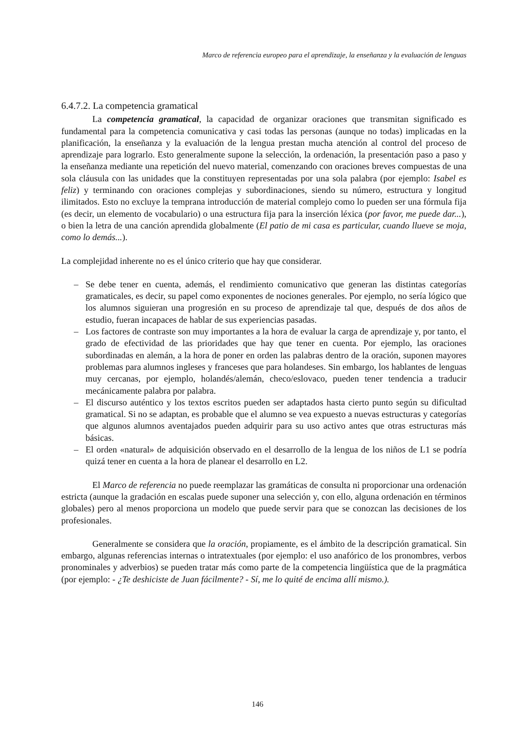Marco de referencia europeo para el aprendizaje, la enseñanza y la evaluación de lenguas
6.4.7.2. La competencia gramatical
La competencia gramatical, la capacidad de organizar oraciones que transmitan significado es fundamental para la competencia comunicativa y casi todas las personas (aunque no todas) implicadas en la planificación, la enseñanza y la evaluación de la lengua prestan mucha atención al control del proceso de aprendizaje para lograrlo. Esto generalmente supone la selección, la ordenación, la presentación paso a paso y la enseñanza mediante una repetición del nuevo material, comenzando con oraciones breves compuestas de una sola cláusula con las unidades que la constituyen representadas por una sola palabra (por ejemplo: Isabel es feliz) y terminando con oraciones complejas y subordinaciones, siendo su número, estructura y longitud ilimitados. Esto no excluye la temprana introducción de material complejo como lo pueden ser una fórmula fija (es decir, un elemento de vocabulario) o una estructura fija para la inserción léxica (por favor, me puede dar...), o bien la letra de una canción aprendida globalmente (El patio de mi casa es particular, cuando llueve se moja, como lo demás...).
La complejidad inherente no es el único criterio que hay que considerar.
– Se debe tener en cuenta, además, el rendimiento comunicativo que generan las distintas categorías gramaticales, es decir, su papel como exponentes de nociones generales. Por ejemplo, no sería lógico que los alumnos siguieran una progresión en su proceso de aprendizaje tal que, después de dos años de estudio, fueran incapaces de hablar de sus experiencias pasadas.
– Los factores de contraste son muy importantes a la hora de evaluar la carga de aprendizaje y, por tanto, el grado de efectividad de las prioridades que hay que tener en cuenta. Por ejemplo, las oraciones subordinadas en alemán, a la hora de poner en orden las palabras dentro de la oración, suponen mayores problemas para alumnos ingleses y franceses que para holandeses. Sin embargo, los hablantes de lenguas muy cercanas, por ejemplo, holandés/alemán, checo/eslovaco, pueden tener tendencia a traducir mecánicamente palabra por palabra.
– El discurso auténtico y los textos escritos pueden ser adaptados hasta cierto punto según su dificultad gramatical. Si no se adaptan, es probable que el alumno se vea expuesto a nuevas estructuras y categorías que algunos alumnos aventajados pueden adquirir para su uso activo antes que otras estructuras más básicas.
– El orden «natural» de adquisición observado en el desarrollo de la lengua de los niños de L1 se podría quizá tener en cuenta a la hora de planear el desarrollo en L2.
El Marco de referencia no puede reemplazar las gramáticas de consulta ni proporcionar una ordenación estricta (aunque la gradación en escalas puede suponer una selección y, con ello, alguna ordenación en términos globales) pero al menos proporciona un modelo que puede servir para que se conozcan las decisiones de los profesionales.
Generalmente se considera que la oración, propiamente, es el ámbito de la descripción gramatical. Sin embargo, algunas referencias internas o intratextuales (por ejemplo: el uso anafórico de los pronombres, verbos pronominales y adverbios) se pueden tratar más como parte de la competencia lingüística que de la pragmática (por ejemplo: - ¿Te deshiciste de Juan fácilmente? - Sí, me lo quité de encima allí mismo.).
146